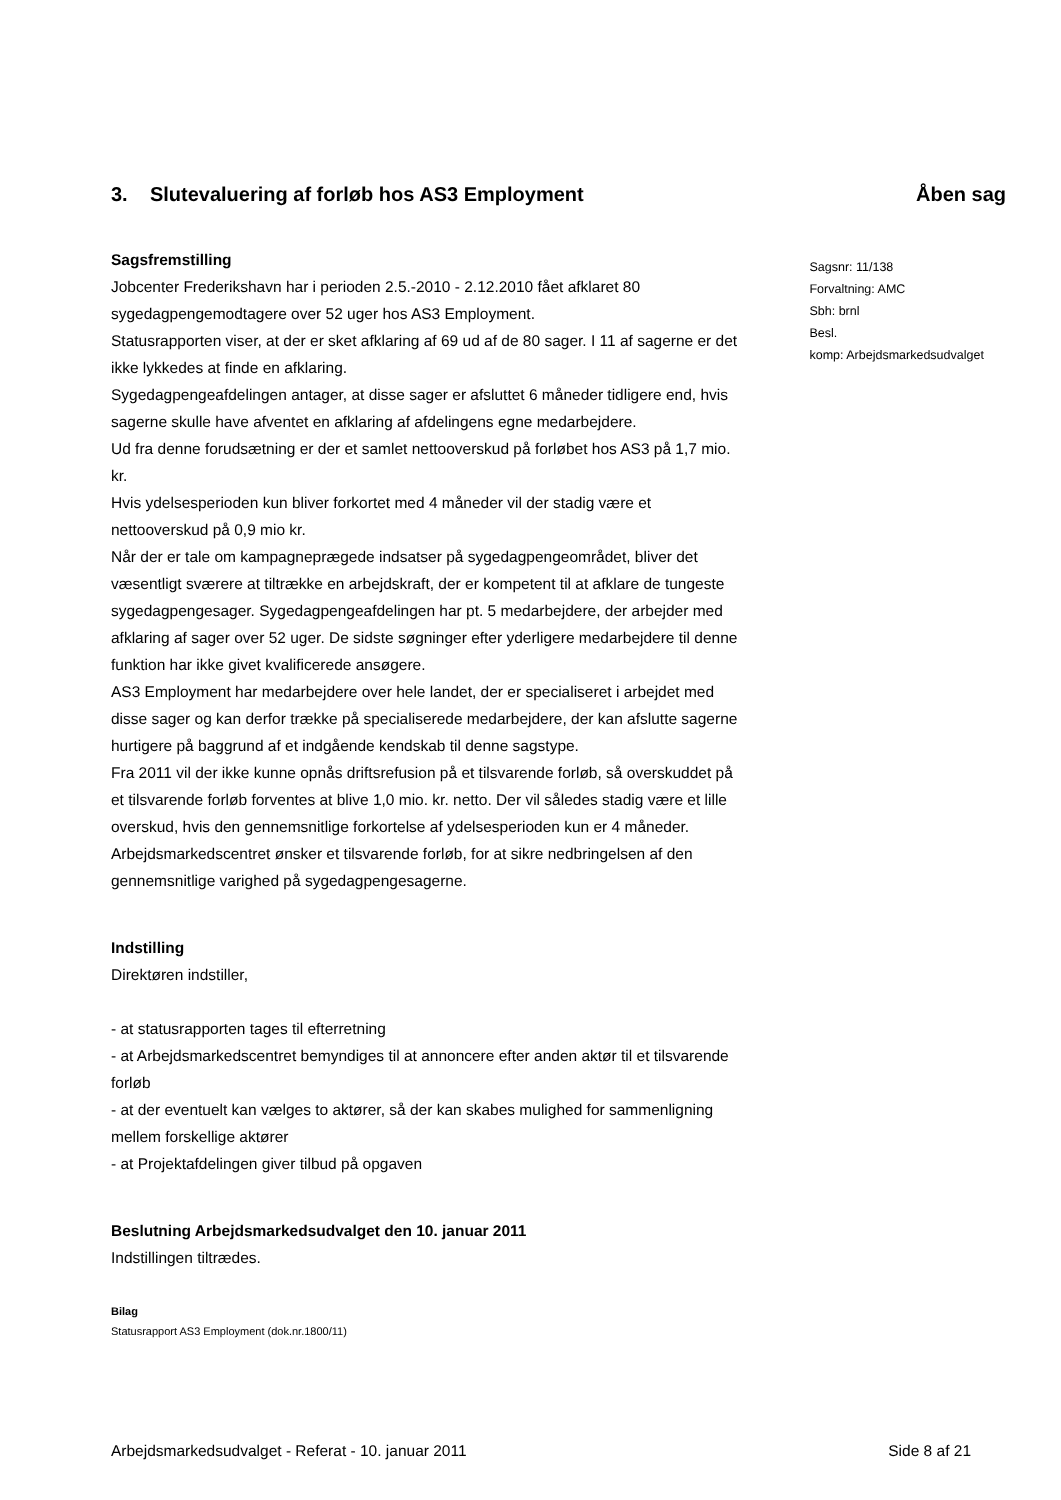3. Slutevaluering af forløb hos AS3 Employment
Åben sag
Sagsfremstilling
Jobcenter Frederikshavn har i perioden 2.5.-2010 - 2.12.2010 fået afklaret 80 sygedagpengemodtagere over 52 uger hos AS3 Employment.
Statusrapporten viser, at der er sket afklaring af 69 ud af de 80 sager. I 11 af sagerne er det ikke lykkedes at finde en afklaring.
Sygedagpengeafdelingen antager, at disse sager er afsluttet 6 måneder tidligere end, hvis sagerne skulle have afventet en afklaring af afdelingens egne medarbejdere.
Ud fra denne forudsætning er der et samlet nettooverskud på forløbet hos AS3 på 1,7 mio. kr.
Hvis ydelsesperioden kun bliver forkortet med 4 måneder vil der stadig være et nettooverskud på 0,9 mio kr.
Når der er tale om kampagneprægede indsatser på sygedagpengeområdet, bliver det væsentligt sværere at tiltrække en arbejdskraft, der er kompetent til at afklare de tungeste sygedagpengesager. Sygedagpengeafdelingen har pt. 5 medarbejdere, der arbejder med afklaring af sager over 52 uger. De sidste søgninger efter yderligere medarbejdere til denne funktion har ikke givet kvalificerede ansøgere.
AS3 Employment har medarbejdere over hele landet, der er specialiseret i arbejdet med disse sager og kan derfor trække på specialiserede medarbejdere, der kan afslutte sagerne hurtigere på baggrund af et indgående kendskab til denne sagstype.
Fra 2011 vil der ikke kunne opnås driftsrefusion på et tilsvarende forløb, så overskuddet på et tilsvarende forløb forventes at blive 1,0 mio. kr. netto. Der vil således stadig være et lille overskud, hvis den gennemsnitlige forkortelse af ydelsesperioden kun er 4 måneder.
Arbejdsmarkedscentret ønsker et tilsvarende forløb, for at sikre nedbringelsen af den gennemsnitlige varighed på sygedagpengesagerne.
Indstilling
Direktøren indstiller,
- at statusrapporten tages til efterretning
- at Arbejdsmarkedscentret bemyndiges til at annoncere efter anden aktør til et tilsvarende forløb
- at der eventuelt kan vælges to aktører, så der kan skabes mulighed for sammenligning mellem forskellige aktører
- at Projektafdelingen giver tilbud på opgaven
Beslutning Arbejdsmarkedsudvalget den 10. januar 2011
Indstillingen tiltrædes.
Bilag
Statusrapport AS3 Employment (dok.nr.1800/11)
Sagsnr: 11/138
Forvaltning: AMC
Sbh: brnl
Besl.
komp: Arbejdsmarkedsudvalget
Arbejdsmarkedsudvalget - Referat - 10. januar 2011 Side 8 af 21